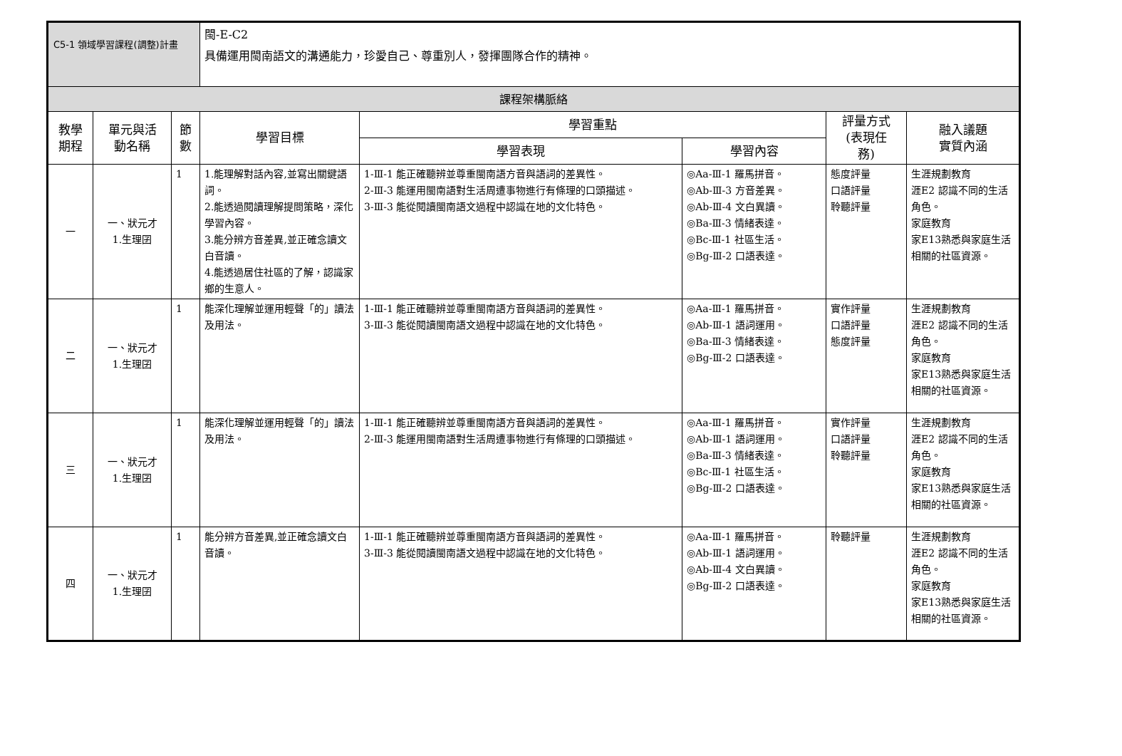C5-1 領域學習課程(調整)計畫
| | | | 閩-E-C2 具備運用閩南語文的溝通能力，珍愛自己、尊重別人，發揮團隊合作的精神。 | | | | |
| 課程架構脈絡 | | | | | | | |
| 教學 期程 | 單元與活 動名稱 | 節 數 | 學習目標 | 學習重點 | | 評量方式 (表現任 務) | 融入議題 實質內涵 |
| | | | | 學習表現 | 學習內容 | | |
| 一 | 一、狀元才 1.生理囝 | 1 | 1.能理解對話內容,並寫出關鍵語詞。 2.能透過閱讀理解提問策略，深化學習內容。 3.能分辨方音差異,並正確念讀文白音讀。 4.能透過居住社區的了解，認識家鄉的生意人。 | 1-Ⅲ-1 能正確聽辨並尊重閩南語方音與語詞的差異性。 2-Ⅲ-3 能運用閩南語對生活周遭事物進行有條理的口頭描述。 3-Ⅲ-3 能從閱讀閩南語文過程中認識在地的文化特色。 | ◎Aa-Ⅲ-1 羅馬拼音。 ◎Ab-Ⅲ-3 方音差異。 ◎Ab-Ⅲ-4 文白異讀。 ◎Ba-Ⅲ-3 情緒表達。 ◎Bc-Ⅲ-1 社區生活。 ◎Bg-Ⅲ-2 口語表達。 | 態度評量 口語評量 聆聽評量 | 生涯規劃教育 涯E2 認識不同的生活角色。 家庭教育 家E13熟悉與家庭生活相關的社區資源。 |
| 二 | 一、狀元才 1.生理囝 | 1 | 能深化理解並運用輕聲「的」讀法及用法。 | 1-Ⅲ-1 能正確聽辨並尊重閩南語方音與語詞的差異性。 3-Ⅲ-3 能從閱讀閩南語文過程中認識在地的文化特色。 | ◎Aa-Ⅲ-1 羅馬拼音。 ◎Ab-Ⅲ-1 語詞運用。 ◎Ba-Ⅲ-3 情緒表達。 ◎Bg-Ⅲ-2 口語表達。 | 實作評量 口語評量 態度評量 | 生涯規劃教育 涯E2 認識不同的生活角色。 家庭教育 家E13熟悉與家庭生活相關的社區資源。 |
| 三 | 一、狀元才 1.生理囝 | 1 | 能深化理解並運用輕聲「的」讀法及用法。 | 1-Ⅲ-1 能正確聽辨並尊重閩南語方音與語詞的差異性。 2-Ⅲ-3 能運用閩南語對生活周遭事物進行有條理的口頭描述。 | ◎Aa-Ⅲ-1 羅馬拼音。 ◎Ab-Ⅲ-1 語詞運用。 ◎Ba-Ⅲ-3 情緒表達。 ◎Bc-Ⅲ-1 社區生活。 ◎Bg-Ⅲ-2 口語表達。 | 實作評量 口語評量 聆聽評量 | 生涯規劃教育 涯E2 認識不同的生活角色。 家庭教育 家E13熟悉與家庭生活相關的社區資源。 |
| 四 | 一、狀元才 1.生理囝 | 1 | 能分辨方音差異,並正確念讀文白音讀。 | 1-Ⅲ-1 能正確聽辨並尊重閩南語方音與語詞的差異性。 3-Ⅲ-3 能從閱讀閩南語文過程中認識在地的文化特色。 | ◎Aa-Ⅲ-1 羅馬拼音。 ◎Ab-Ⅲ-1 語詞運用。 ◎Ab-Ⅲ-4 文白異讀。 ◎Bg-Ⅲ-2 口語表達。 | 聆聽評量 | 生涯規劃教育 涯E2 認識不同的生活角色。 家庭教育 家E13熟悉與家庭生活相關的社區資源。 |